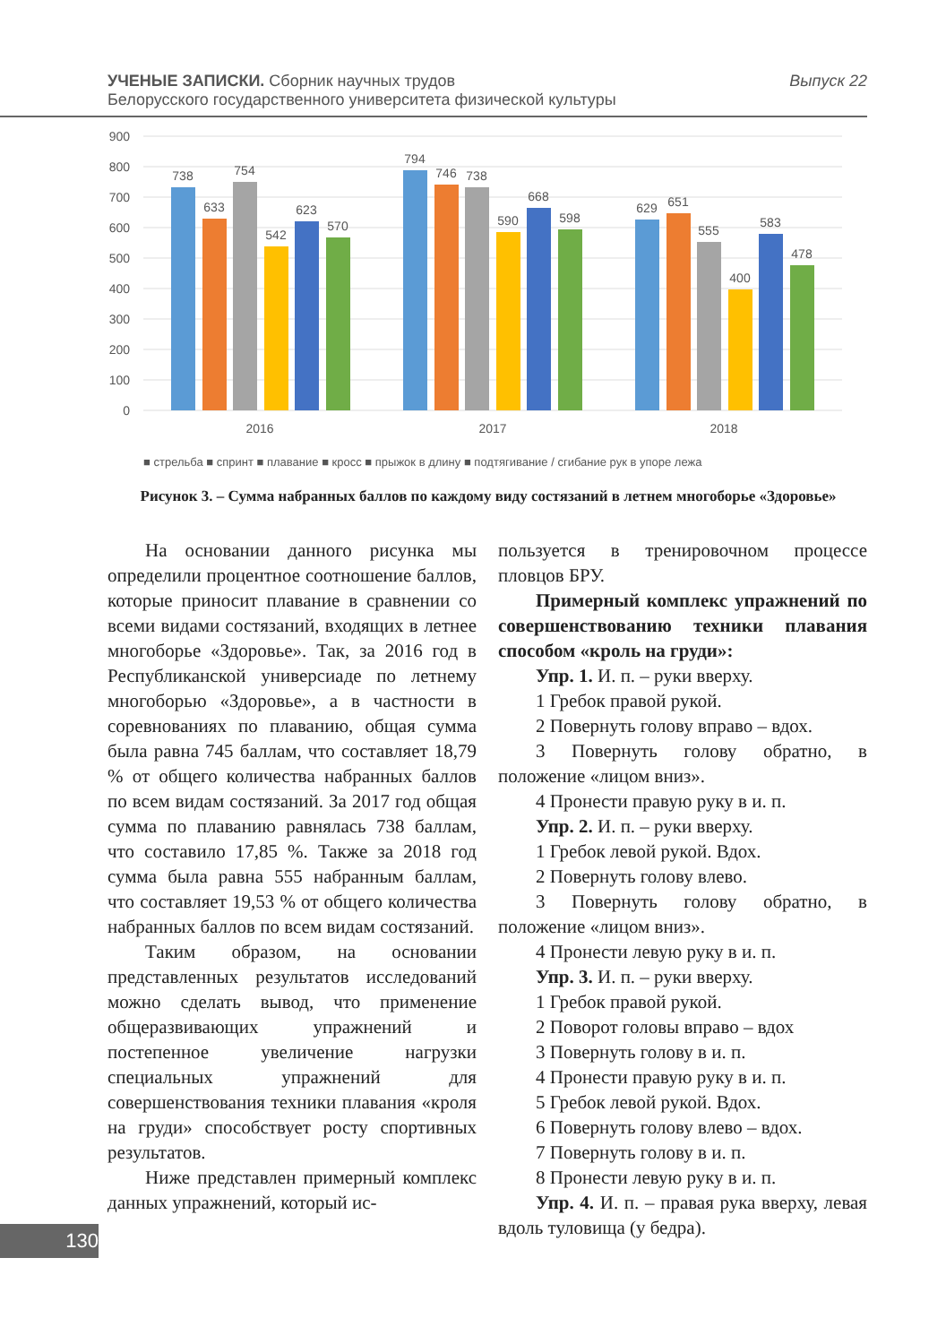УЧЕНЫЕ ЗАПИСКИ. Сборник научных трудов
Белорусского государственного университета физической культуры
Выпуск 22
900
800
700
600
500
400
300
200
100
0
738
633
754
542
623
570
794
746
738
590
668
598
629
651
555
400
583
478
2016
2017
2018
■ стрельба ■ спринт ■ плавание ■ кросс ■ прыжок в длину ■ подтягивание / сгибание рук в упоре лежа
Рисунок 3. – Сумма набранных баллов по каждому виду состязаний в летнем многоборье «Здоровье»
На основании данного рисунка мы определили процентное соотношение баллов, которые приносит плавание в сравнении со всеми видами состязаний, входящих в летнее многоборье «Здоровье». Так, за 2016 год в Республиканской универсиаде по летнему многоборью «Здоровье», а в частности в соревнованиях по плаванию, общая сумма была равна 745 баллам, что составляет 18,79 % от общего количества набранных баллов по всем видам состязаний. За 2017 год общая сумма по плаванию равнялась 738 баллам, что составило 17,85 %. Также за 2018 год сумма была равна 555 набранным баллам, что составляет 19,53 % от общего количества набранных баллов по всем видам состязаний.
Таким образом, на основании представленных результатов исследований можно сделать вывод, что применение общеразвивающих упражнений и постепенное увеличение нагрузки специальных упражнений для совершенствования техники плавания «кроля на груди» способствует росту спортивных результатов.
Ниже представлен примерный комплекс данных упражнений, который ис-
пользуется в тренировочном процессе пловцов БРУ.
Примерный комплекс упражнений по совершенствованию техники плавания способом «кроль на груди»:
Упр. 1. И. п. – руки вверху.
1 Гребок правой рукой.
2 Повернуть голову вправо – вдох.
3 Повернуть голову обратно, в положение «лицом вниз».
4 Пронести правую руку в и. п.
Упр. 2. И. п. – руки вверху.
1 Гребок левой рукой. Вдох.
2 Повернуть голову влево.
3 Повернуть голову обратно, в положение «лицом вниз».
4 Пронести левую руку в и. п.
Упр. 3. И. п. – руки вверху.
1 Гребок правой рукой.
2 Поворот головы вправо – вдох
3 Повернуть голову в и. п.
4 Пронести правую руку в и. п.
5 Гребок левой рукой. Вдох.
6 Повернуть голову влево – вдох.
7 Повернуть голову в и. п.
8 Пронести левую руку в и. п.
Упр. 4. И. п. – правая рука вверху, левая вдоль туловища (у бедра).
130